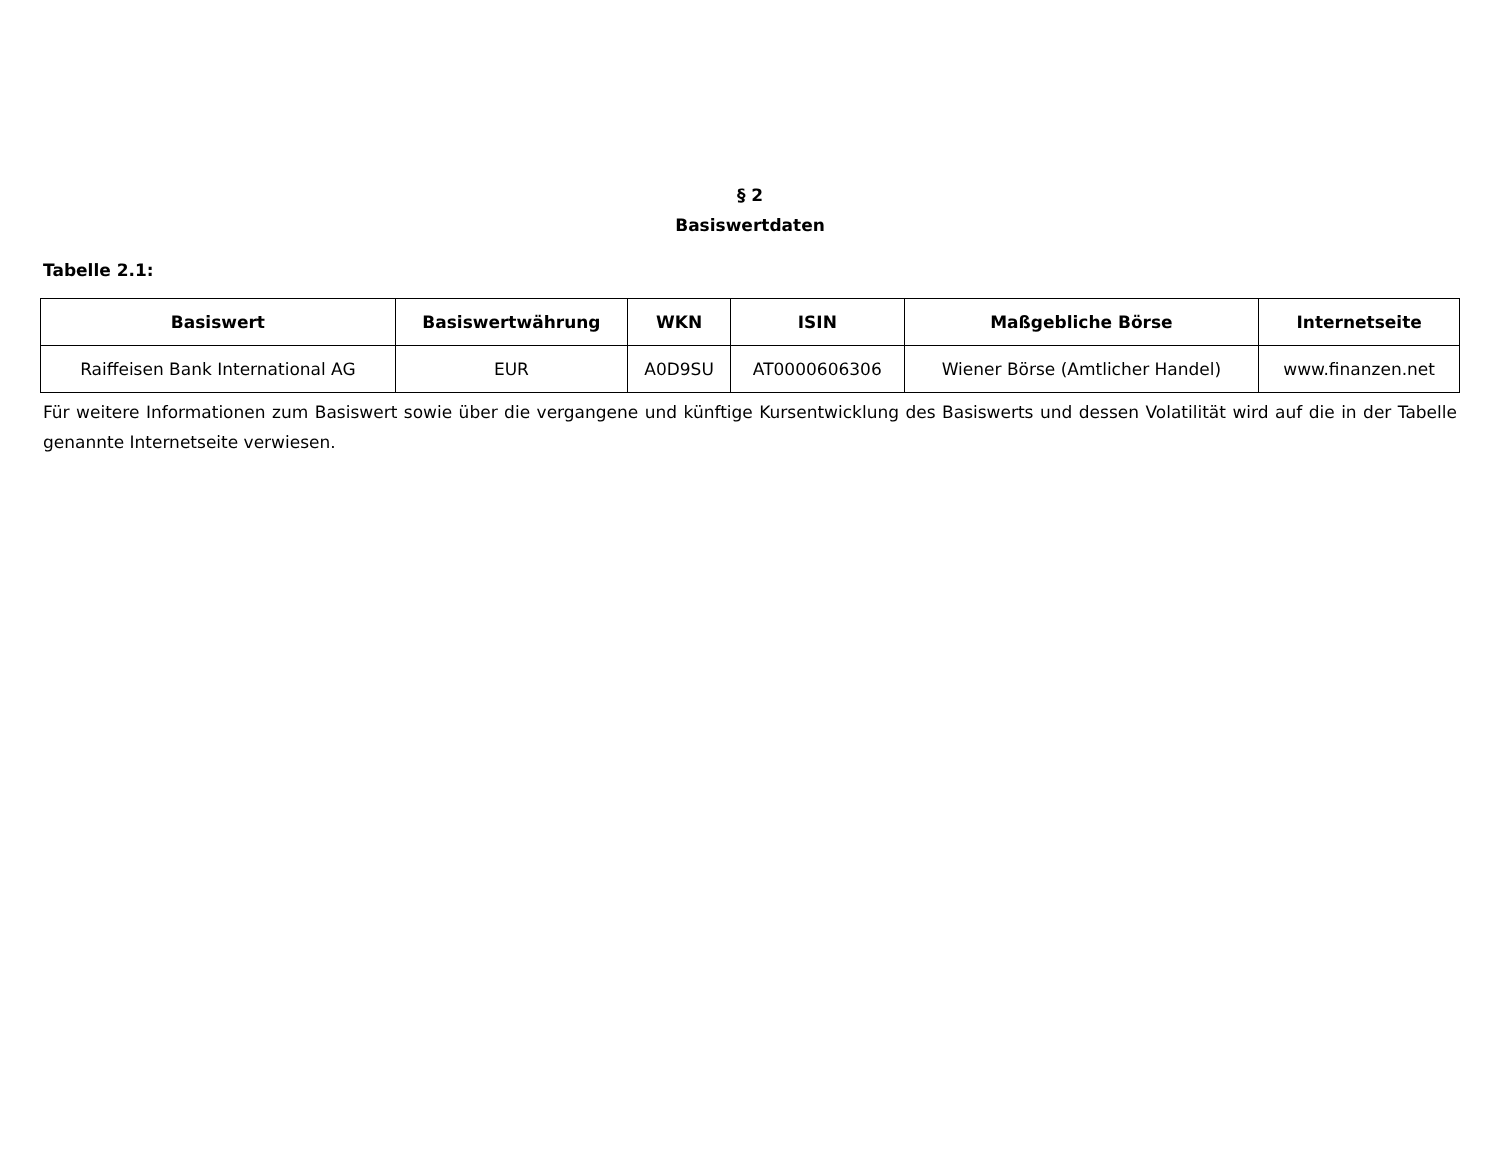§ 2
Basiswertdaten
Tabelle 2.1:
| Basiswert | Basiswertwährung | WKN | ISIN | Maßgebliche Börse | Internetseite |
| --- | --- | --- | --- | --- | --- |
| Raiffeisen Bank International AG | EUR | A0D9SU | AT0000606306 | Wiener Börse (Amtlicher Handel) | www.finanzen.net |
Für weitere Informationen zum Basiswert sowie über die vergangene und künftige Kursentwicklung des Basiswerts und dessen Volatilität wird auf die in der Tabelle genannte Internetseite verwiesen.